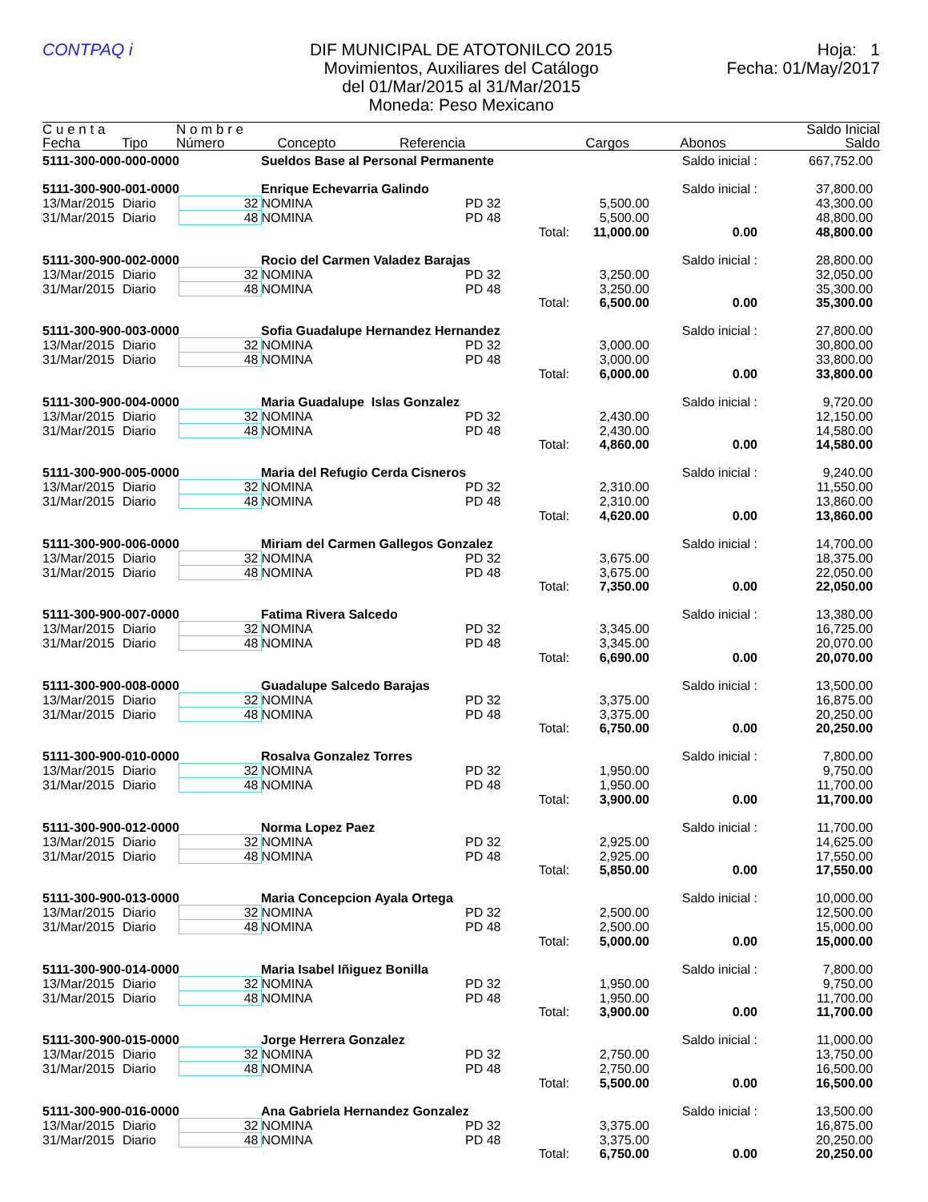CONTPAQ i DIF MUNICIPAL DE ATOTONILCO 2015
Movimientos, Auxiliares del Catálogo
del 01/Mar/2015 al 31/Mar/2015
Moneda: Peso Mexicano
Hoja: 1
Fecha: 01/May/2017
| C u e n t a | | N o m b r e | | | | | Saldo Inicial |
| --- | --- | --- | --- | --- | --- | --- | --- |
| Fecha | Tipo | Número | Concepto | Referencia | Cargos | Abonos | Saldo |
| 5111-300-000-000-0000 | | | Sueldos Base al Personal Permanente | | | Saldo inicial : | 667,752.00 |
| 5111-300-900-001-0000 | | | Enrique Echevarria Galindo | | | Saldo inicial : | 37,800.00 |
| 13/Mar/2015 | Diario | 32 | NOMINA | PD 32 | 5,500.00 | | 43,300.00 |
| 31/Mar/2015 | Diario | 48 | NOMINA | PD 48 | 5,500.00 | | 48,800.00 |
| | | | | Total: | 11,000.00 | 0.00 | 48,800.00 |
| 5111-300-900-002-0000 | | | Rocio del Carmen Valadez Barajas | | | Saldo inicial : | 28,800.00 |
| 13/Mar/2015 | Diario | 32 | NOMINA | PD 32 | 3,250.00 | | 32,050.00 |
| 31/Mar/2015 | Diario | 48 | NOMINA | PD 48 | 3,250.00 | | 35,300.00 |
| | | | | Total: | 6,500.00 | 0.00 | 35,300.00 |
| 5111-300-900-003-0000 | | | Sofia Guadalupe Hernandez Hernandez | | | Saldo inicial : | 27,800.00 |
| 13/Mar/2015 | Diario | 32 | NOMINA | PD 32 | 3,000.00 | | 30,800.00 |
| 31/Mar/2015 | Diario | 48 | NOMINA | PD 48 | 3,000.00 | | 33,800.00 |
| | | | | Total: | 6,000.00 | 0.00 | 33,800.00 |
| 5111-300-900-004-0000 | | | Maria Guadalupe Islas Gonzalez | | | Saldo inicial : | 9,720.00 |
| 13/Mar/2015 | Diario | 32 | NOMINA | PD 32 | 2,430.00 | | 12,150.00 |
| 31/Mar/2015 | Diario | 48 | NOMINA | PD 48 | 2,430.00 | | 14,580.00 |
| | | | | Total: | 4,860.00 | 0.00 | 14,580.00 |
| 5111-300-900-005-0000 | | | Maria del Refugio Cerda Cisneros | | | Saldo inicial : | 9,240.00 |
| 13/Mar/2015 | Diario | 32 | NOMINA | PD 32 | 2,310.00 | | 11,550.00 |
| 31/Mar/2015 | Diario | 48 | NOMINA | PD 48 | 2,310.00 | | 13,860.00 |
| | | | | Total: | 4,620.00 | 0.00 | 13,860.00 |
| 5111-300-900-006-0000 | | | Miriam del Carmen Gallegos Gonzalez | | | Saldo inicial : | 14,700.00 |
| 13/Mar/2015 | Diario | 32 | NOMINA | PD 32 | 3,675.00 | | 18,375.00 |
| 31/Mar/2015 | Diario | 48 | NOMINA | PD 48 | 3,675.00 | | 22,050.00 |
| | | | | Total: | 7,350.00 | 0.00 | 22,050.00 |
| 5111-300-900-007-0000 | | | Fatima Rivera Salcedo | | | Saldo inicial : | 13,380.00 |
| 13/Mar/2015 | Diario | 32 | NOMINA | PD 32 | 3,345.00 | | 16,725.00 |
| 31/Mar/2015 | Diario | 48 | NOMINA | PD 48 | 3,345.00 | | 20,070.00 |
| | | | | Total: | 6,690.00 | 0.00 | 20,070.00 |
| 5111-300-900-008-0000 | | | Guadalupe Salcedo Barajas | | | Saldo inicial : | 13,500.00 |
| 13/Mar/2015 | Diario | 32 | NOMINA | PD 32 | 3,375.00 | | 16,875.00 |
| 31/Mar/2015 | Diario | 48 | NOMINA | PD 48 | 3,375.00 | | 20,250.00 |
| | | | | Total: | 6,750.00 | 0.00 | 20,250.00 |
| 5111-300-900-010-0000 | | | Rosalva Gonzalez Torres | | | Saldo inicial : | 7,800.00 |
| 13/Mar/2015 | Diario | 32 | NOMINA | PD 32 | 1,950.00 | | 9,750.00 |
| 31/Mar/2015 | Diario | 48 | NOMINA | PD 48 | 1,950.00 | | 11,700.00 |
| | | | | Total: | 3,900.00 | 0.00 | 11,700.00 |
| 5111-300-900-012-0000 | | | Norma Lopez Paez | | | Saldo inicial : | 11,700.00 |
| 13/Mar/2015 | Diario | 32 | NOMINA | PD 32 | 2,925.00 | | 14,625.00 |
| 31/Mar/2015 | Diario | 48 | NOMINA | PD 48 | 2,925.00 | | 17,550.00 |
| | | | | Total: | 5,850.00 | 0.00 | 17,550.00 |
| 5111-300-900-013-0000 | | | Maria Concepcion Ayala Ortega | | | Saldo inicial : | 10,000.00 |
| 13/Mar/2015 | Diario | 32 | NOMINA | PD 32 | 2,500.00 | | 12,500.00 |
| 31/Mar/2015 | Diario | 48 | NOMINA | PD 48 | 2,500.00 | | 15,000.00 |
| | | | | Total: | 5,000.00 | 0.00 | 15,000.00 |
| 5111-300-900-014-0000 | | | Maria Isabel Iñiguez Bonilla | | | Saldo inicial : | 7,800.00 |
| 13/Mar/2015 | Diario | 32 | NOMINA | PD 32 | 1,950.00 | | 9,750.00 |
| 31/Mar/2015 | Diario | 48 | NOMINA | PD 48 | 1,950.00 | | 11,700.00 |
| | | | | Total: | 3,900.00 | 0.00 | 11,700.00 |
| 5111-300-900-015-0000 | | | Jorge Herrera Gonzalez | | | Saldo inicial : | 11,000.00 |
| 13/Mar/2015 | Diario | 32 | NOMINA | PD 32 | 2,750.00 | | 13,750.00 |
| 31/Mar/2015 | Diario | 48 | NOMINA | PD 48 | 2,750.00 | | 16,500.00 |
| | | | | Total: | 5,500.00 | 0.00 | 16,500.00 |
| 5111-300-900-016-0000 | | | Ana Gabriela Hernandez Gonzalez | | | Saldo inicial : | 13,500.00 |
| 13/Mar/2015 | Diario | 32 | NOMINA | PD 32 | 3,375.00 | | 16,875.00 |
| 31/Mar/2015 | Diario | 48 | NOMINA | PD 48 | 3,375.00 | | 20,250.00 |
| | | | | Total: | 6,750.00 | 0.00 | 20,250.00 |